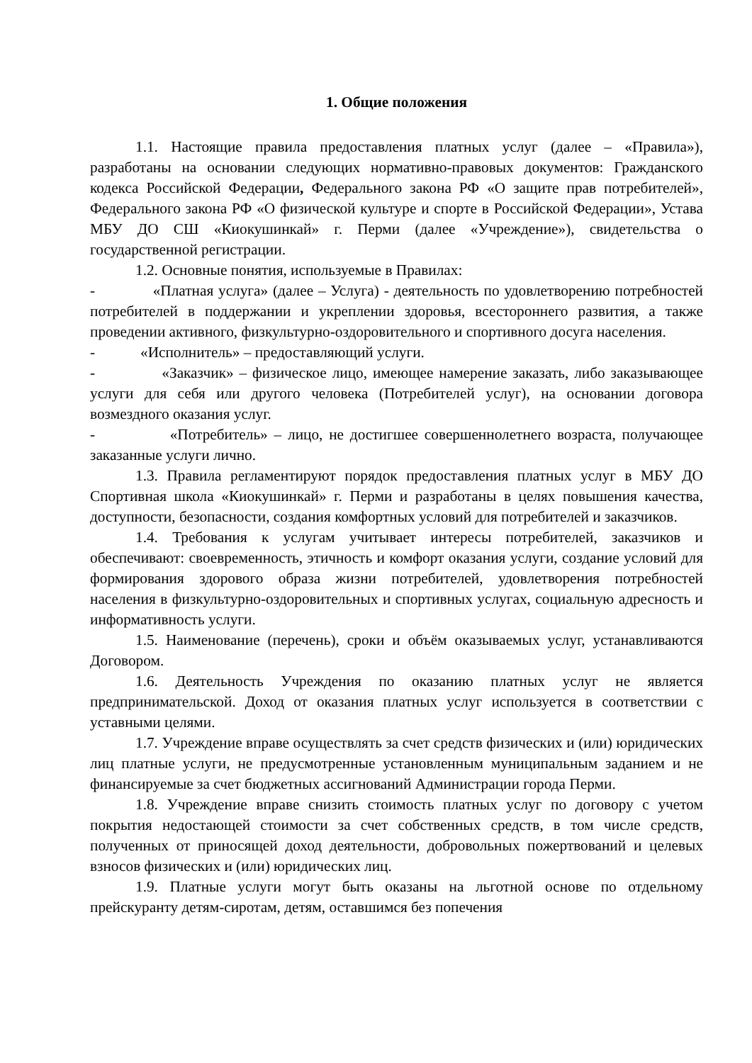1. Общие положения
1.1. Настоящие правила предоставления платных услуг (далее – «Правила»), разработаны на основании следующих нормативно-правовых документов: Гражданского кодекса Российской Федерации, Федерального закона РФ «О защите прав потребителей», Федерального закона РФ «О физической культуре и спорте в Российской Федерации», Устава МБУ ДО СШ «Киокушинкай» г. Перми (далее «Учреждение»), свидетельства о государственной регистрации.
1.2. Основные понятия, используемые в Правилах:
- «Платная услуга» (далее – Услуга) - деятельность по удовлетворению потребностей потребителей в поддержании и укреплении здоровья, всестороннего развития, а также проведении активного, физкультурно-оздоровительного и спортивного досуга населения.
- «Исполнитель» – предоставляющий услуги.
- «Заказчик» – физическое лицо, имеющее намерение заказать, либо заказывающее услуги для себя или другого человека (Потребителей услуг), на основании договора возмездного оказания услуг.
- «Потребитель» – лицо, не достигшее совершеннолетнего возраста, получающее заказанные услуги лично.
1.3. Правила регламентируют порядок предоставления платных услуг в МБУ ДО Спортивная школа «Киокушинкай» г. Перми и разработаны в целях повышения качества, доступности, безопасности, создания комфортных условий для потребителей и заказчиков.
1.4. Требования к услугам учитывает интересы потребителей, заказчиков и обеспечивают: своевременность, этичность и комфорт оказания услуги, создание условий для формирования здорового образа жизни потребителей, удовлетворения потребностей населения в физкультурно-оздоровительных и спортивных услугах, социальную адресность и информативность услуги.
1.5. Наименование (перечень), сроки и объём оказываемых услуг, устанавливаются Договором.
1.6. Деятельность Учреждения по оказанию платных услуг не является предпринимательской. Доход от оказания платных услуг используется в соответствии с уставными целями.
1.7. Учреждение вправе осуществлять за счет средств физических и (или) юридических лиц платные услуги, не предусмотренные установленным муниципальным заданием и не финансируемые за счет бюджетных ассигнований Администрации города Перми.
1.8. Учреждение вправе снизить стоимость платных услуг по договору с учетом покрытия недостающей стоимости за счет собственных средств, в том числе средств, полученных от приносящей доход деятельности, добровольных пожертвований и целевых взносов физических и (или) юридических лиц.
1.9. Платные услуги могут быть оказаны на льготной основе по отдельному прейскуранту детям-сиротам, детям, оставшимся без попечения